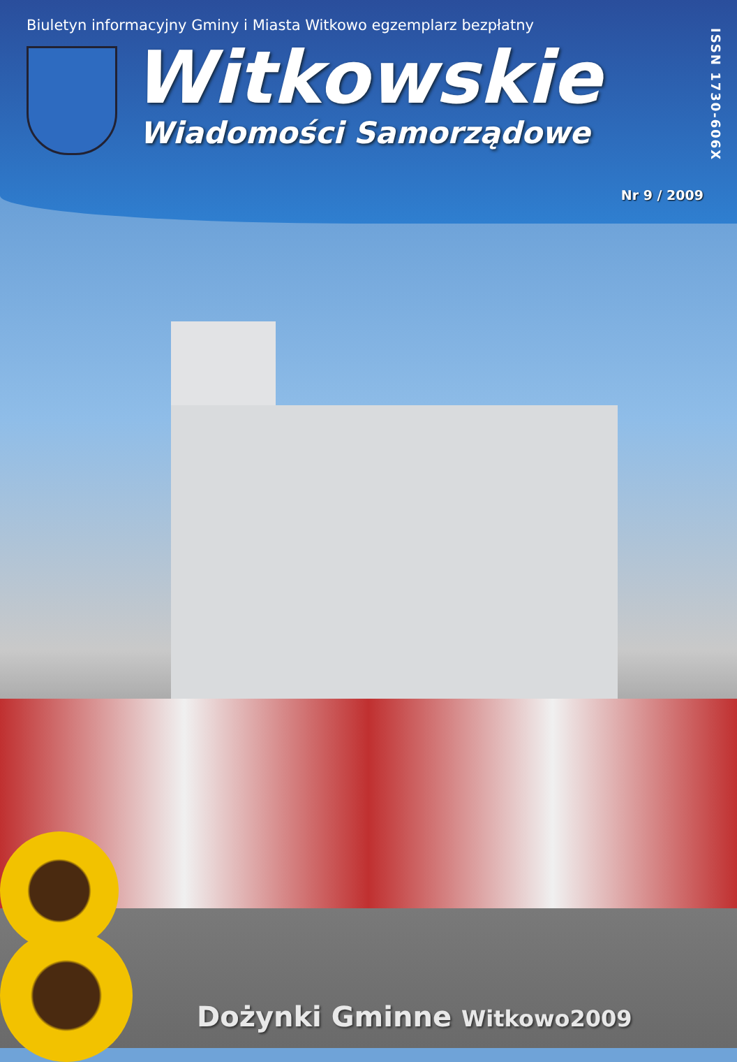Biuletyn informacyjny Gminy i Miasta Witkowo egzemplarz bezpłatny
Witkowskie
Wiadomości Samorządowe
ISSN 1730-606X
Nr 9 / 2009
Dożynki Gminne Witkowo2009